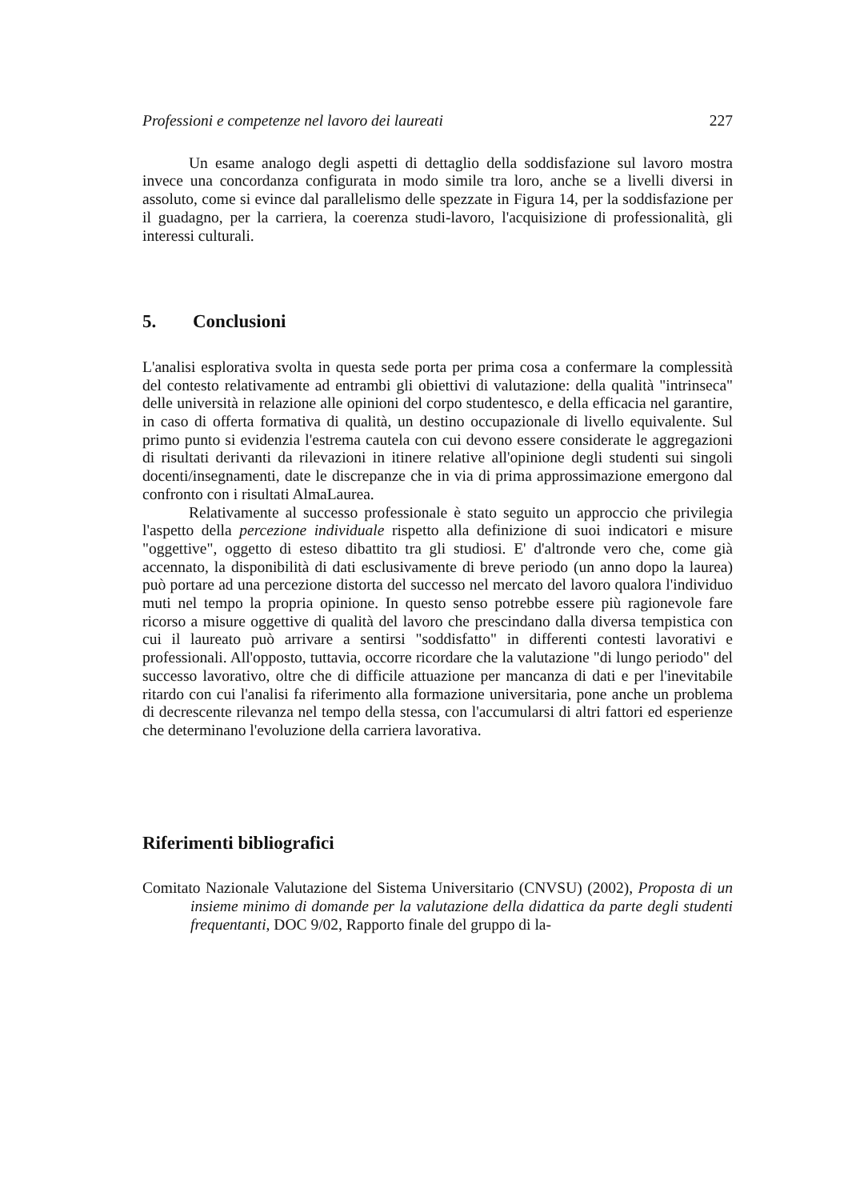Professioni e competenze nel lavoro dei laureati 227
Un esame analogo degli aspetti di dettaglio della soddisfazione sul lavoro mostra invece una concordanza configurata in modo simile tra loro, anche se a livelli diversi in assoluto, come si evince dal parallelismo delle spezzate in Figura 14, per la soddisfazione per il guadagno, per la carriera, la coerenza studi-lavoro, l'acquisizione di professionalità, gli interessi culturali.
5. Conclusioni
L'analisi esplorativa svolta in questa sede porta per prima cosa a confermare la complessità del contesto relativamente ad entrambi gli obiettivi di valutazione: della qualità "intrinseca" delle università in relazione alle opinioni del corpo studentesco, e della efficacia nel garantire, in caso di offerta formativa di qualità, un destino occupazionale di livello equivalente. Sul primo punto si evidenzia l'estrema cautela con cui devono essere considerate le aggregazioni di risultati derivanti da rilevazioni in itinere relative all'opinione degli studenti sui singoli docenti/insegnamenti, date le discrepanze che in via di prima approssimazione emergono dal confronto con i risultati AlmaLaurea.
Relativamente al successo professionale è stato seguito un approccio che privilegia l'aspetto della percezione individuale rispetto alla definizione di suoi indicatori e misure "oggettive", oggetto di esteso dibattito tra gli studiosi. E' d'altronde vero che, come già accennato, la disponibilità di dati esclusivamente di breve periodo (un anno dopo la laurea) può portare ad una percezione distorta del successo nel mercato del lavoro qualora l'individuo muti nel tempo la propria opinione. In questo senso potrebbe essere più ragionevole fare ricorso a misure oggettive di qualità del lavoro che prescindano dalla diversa tempistica con cui il laureato può arrivare a sentirsi "soddisfatto" in differenti contesti lavorativi e professionali. All'opposto, tuttavia, occorre ricordare che la valutazione "di lungo periodo" del successo lavorativo, oltre che di difficile attuazione per mancanza di dati e per l'inevitabile ritardo con cui l'analisi fa riferimento alla formazione universitaria, pone anche un problema di decrescente rilevanza nel tempo della stessa, con l'accumularsi di altri fattori ed esperienze che determinano l'evoluzione della carriera lavorativa.
Riferimenti bibliografici
Comitato Nazionale Valutazione del Sistema Universitario (CNVSU) (2002), Proposta di un insieme minimo di domande per la valutazione della didattica da parte degli studenti frequentanti, DOC 9/02, Rapporto finale del gruppo di la-